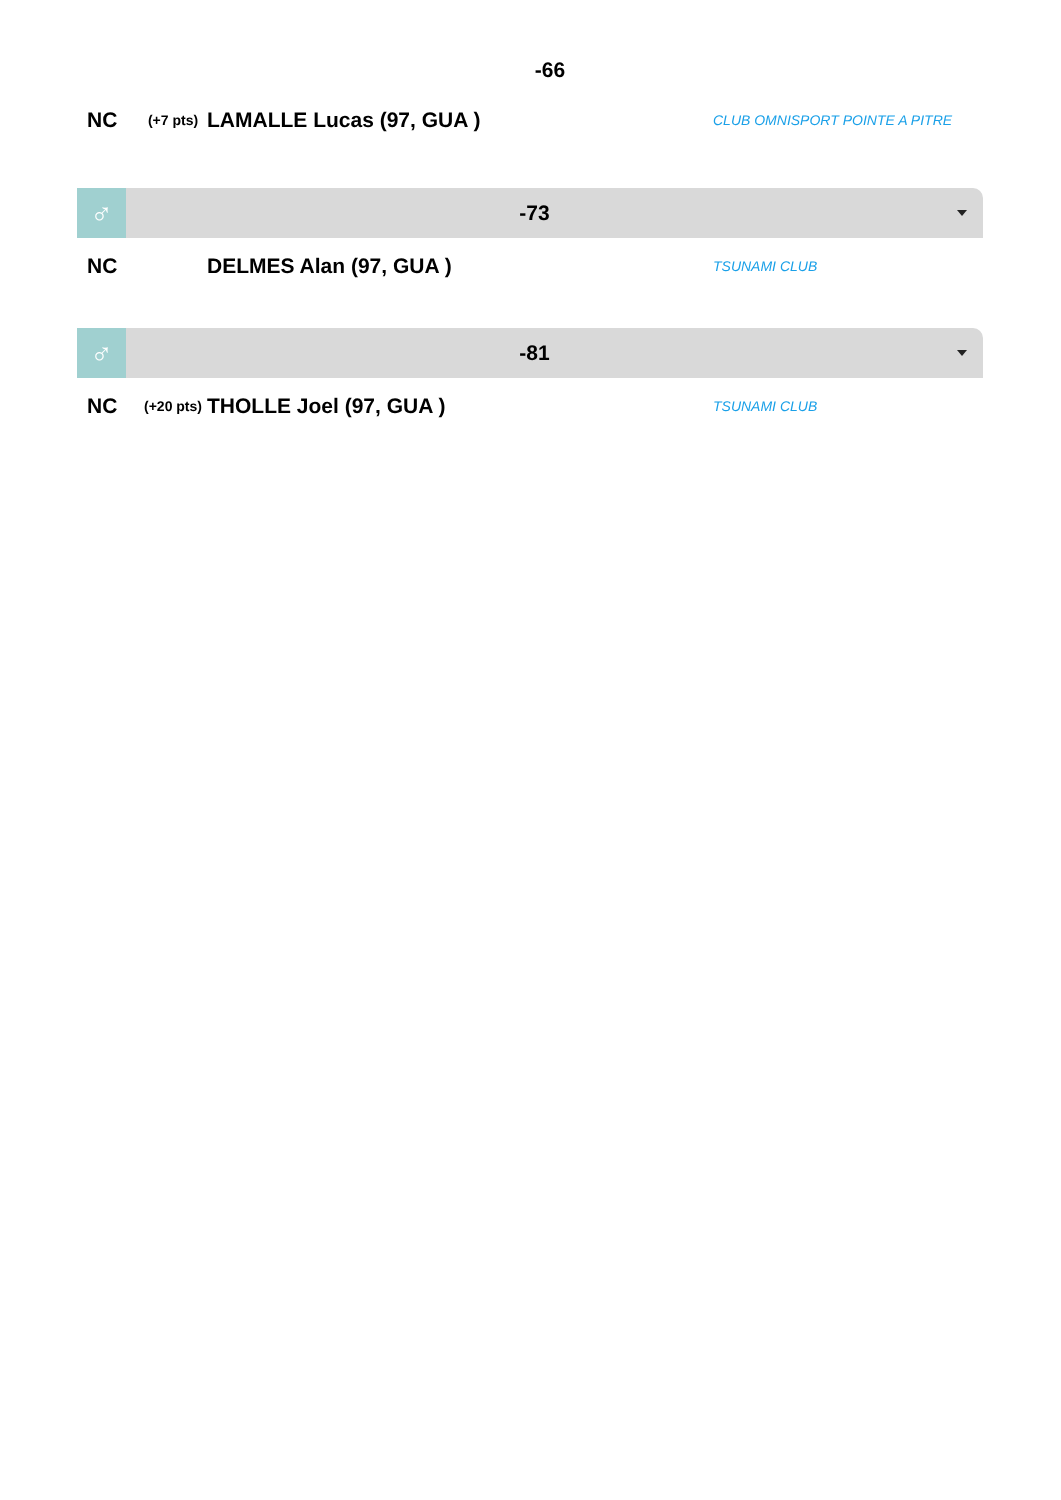-66
NC
(+7 pts)
LAMALLE Lucas (97, GUA )
CLUB OMNISPORT POINTE A PITRE
♂
-73
NC DELMES Alan (97, GUA )
TSUNAMI CLUB
♂
-81
NC
(+20 pts)
THOLLE Joel (97, GUA )
TSUNAMI CLUB